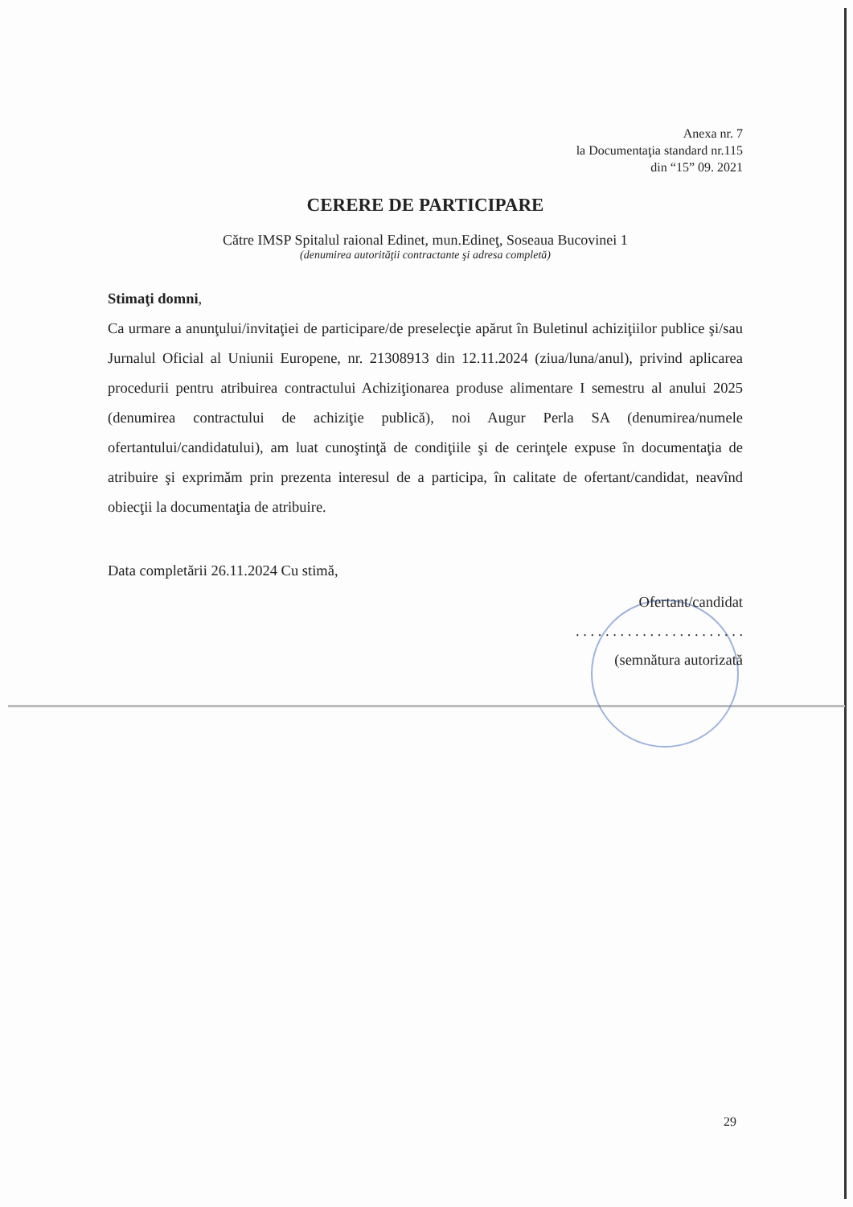Anexa nr. 7
la Documentaţia standard nr.115
din “15” 09. 2021
CERERE DE PARTICIPARE
Către IMSP Spitalul raional Edinet, mun.Edineţ, Soseaua Bucovinei 1
(denumirea autorităţii contractante şi adresa completă)
Stimaţi domni,
Ca urmare a anunţului/invitaţiei de participare/de preselecţie apărut în Buletinul achiziţiilor publice şi/sau Jurnalul Oficial al Uniunii Europene, nr. 21308913 din 12.11.2024 (ziua/luna/anul), privind aplicarea procedurii pentru atribuirea contractului Achiziţionarea produse alimentare I semestru al anului 2025 (denumirea contractului de achiziţie publică), noi Augur Perla SA (denumirea/numele ofertantului/candidatului), am luat cunoştinţă de condiţiile şi de cerinţele expuse în documentaţia de atribuire şi exprimăm prin prezenta interesul de a participa, în calitate de ofertant/candidat, neavînd obiecţii la documentaţia de atribuire.
Data completării 26.11.2024 Cu stimă,
Ofertant/candidat
. . . . . . . . . . . . . . . . . . . . . . .
(semnătura autorizată
29